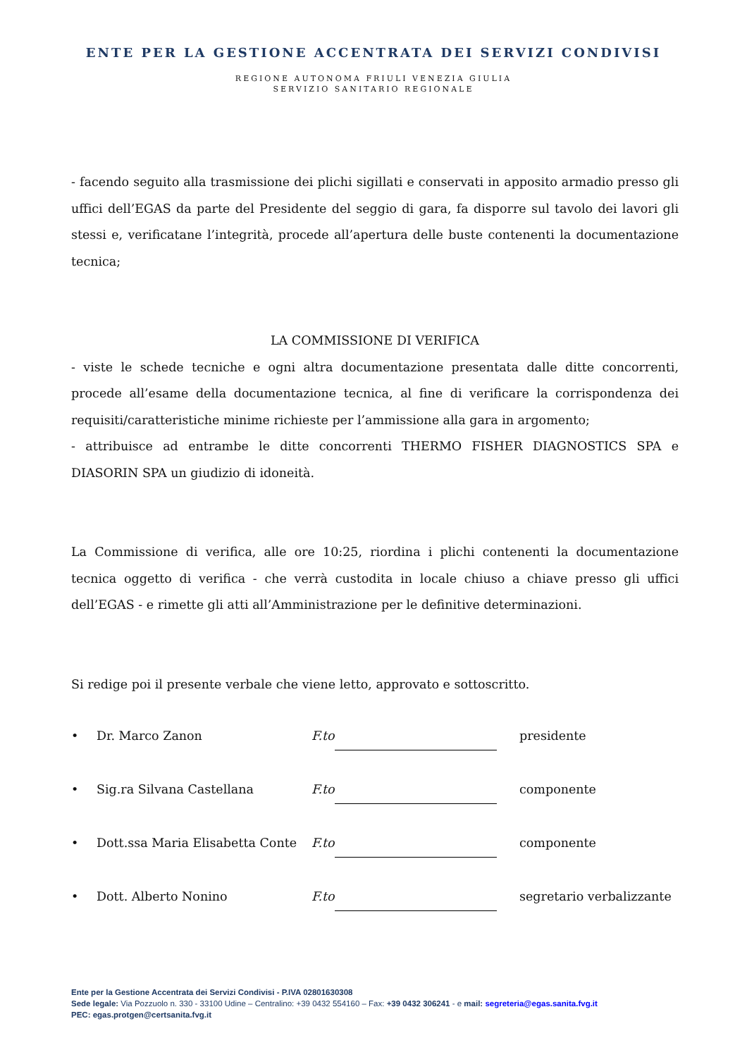ENTE PER LA GESTIONE ACCENTRATA DEI SERVIZI CONDIVISI
REGIONE AUTONOMA FRIULI VENEZIA GIULIA
SERVIZIO SANITARIO REGIONALE
- facendo seguito alla trasmissione dei plichi sigillati e conservati in apposito armadio presso gli uffici dell’EGAS da parte del Presidente del seggio di gara, fa disporre sul tavolo dei lavori gli stessi e, verificatane l’integrità, procede all’apertura delle buste contenenti la documentazione tecnica;
LA COMMISSIONE DI VERIFICA
- viste le schede tecniche e ogni altra documentazione presentata dalle ditte concorrenti, procede all’esame della documentazione tecnica, al fine di verificare la corrispondenza dei requisiti/caratteristiche minime richieste per l’ammissione alla gara in argomento;
- attribuisce ad entrambe le ditte concorrenti THERMO FISHER DIAGNOSTICS SPA e DIASORIN SPA un giudizio di idoneità.
La Commissione di verifica, alle ore 10:25, riordina i plichi contenenti la documentazione tecnica oggetto di verifica - che verrà custodita in locale chiuso a chiave presso gli uffici dell’EGAS - e rimette gli atti all’Amministrazione per le definitive determinazioni.
Si redige poi il presente verbale che viene letto, approvato e sottoscritto.
• Dr. Marco Zanon F.to presidente
• Sig.ra Silvana Castellana F.to componente
• Dott.ssa Maria Elisabetta Conte F.to componente
• Dott. Alberto Nonino F.to segretario verbalizzante
Ente per la Gestione Accentrata dei Servizi Condivisi - P.IVA 02801630308
Sede legale: Via Pozzuolo n. 330 - 33100 Udine – Centralino: +39 0432 554160 – Fax: +39 0432 306241 - e mail: segreteria@egas.sanita.fvg.it
PEC: egas.protgen@certsanita.fvg.it